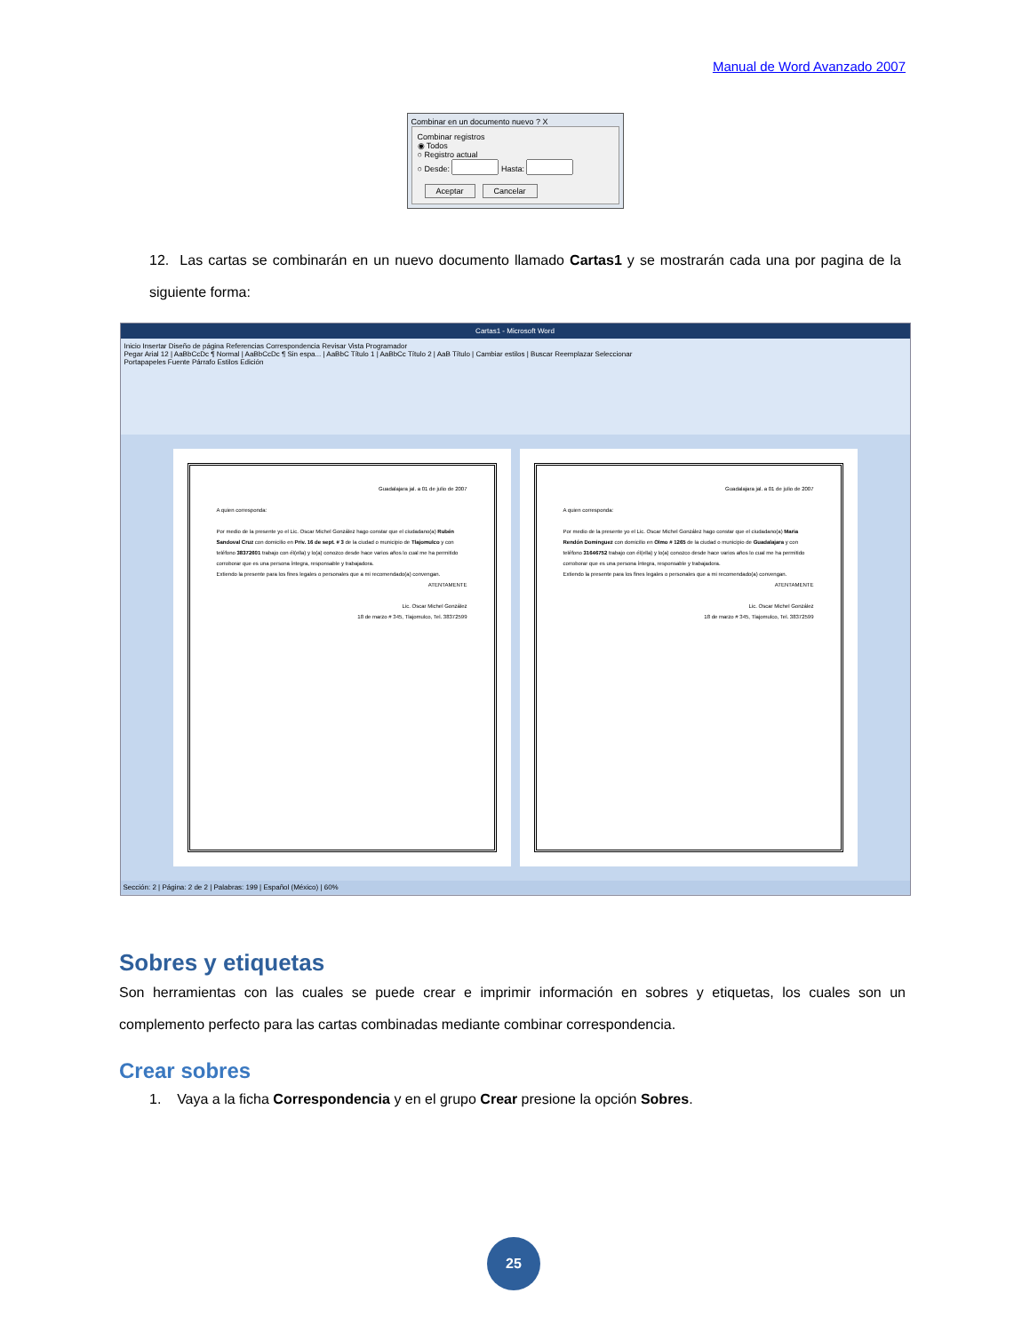Manual de Word Avanzado 2007
Combinar en un documento nuevo ? X
Combinar registros
◉ Todos
○ Registro actual
○ Desde: Hasta:
Aceptar Cancelar
12. Las cartas se combinarán en un nuevo documento llamado Cartas1 y se mostrarán cada una por pagina de la siguiente forma:
Cartas1 - Microsoft Word
Inicio Insertar Diseño de página Referencias Correspondencia Revisar Vista Programador
Pegar Arial 12 | AaBbCcDc ¶ Normal | AaBbCcDc ¶ Sin espa... | AaBbC Título 1 | AaBbCc Título 2 | AaB Título | Cambiar estilos | Buscar Reemplazar Seleccionar
Portapapeles Fuente Párrafo Estilos Edición
Guadalajara jal. a 01 de julio de 2007
A quien corresponda:
Por medio de la presente yo el Lic. Oscar Michel González hago constar que el ciudadano(a) Rubén Sandoval Cruz con domicilio en Priv. 16 de sept. # 3 de la ciudad o municipio de Tlajomulco y con teléfono 38372601 trabajo con él(ella) y lo(a) conozco desde hace varios años lo cual me ha permitido corroborar que es una persona íntegra, responsable y trabajadora.
Extiendo la presente para los fines legales o personales que a mi recomendado(a) convengan.
ATENTAMENTE
Lic. Oscar Michel González
18 de marzo # 345, Tlajomulco, Tel. 38372599
Guadalajara jal. a 01 de julio de 2007
A quien corresponda:
Por medio de la presente yo el Lic. Oscar Michel González hago constar que el ciudadano(a) Maria Rendón Dominguez con domicilio en Olmo # 1265 de la ciudad o municipio de Guadalajara y con teléfono 31646752 trabajo con él(ella) y lo(a) conozco desde hace varios años lo cual me ha permitido corroborar que es una persona íntegra, responsable y trabajadora.
Extiendo la presente para los fines legales o personales que a mi recomendado(a) convengan.
ATENTAMENTE
Lic. Oscar Michel González
18 de marzo # 345, Tlajomulco, Tel. 38372599
Sección: 2 | Página: 2 de 2 | Palabras: 199 | Español (México) | 60%
Sobres y etiquetas
Son herramientas con las cuales se puede crear e imprimir información en sobres y etiquetas, los cuales son un complemento perfecto para las cartas combinadas mediante combinar correspondencia.
Crear sobres
1. Vaya a la ficha Correspondencia y en el grupo Crear presione la opción Sobres.
25